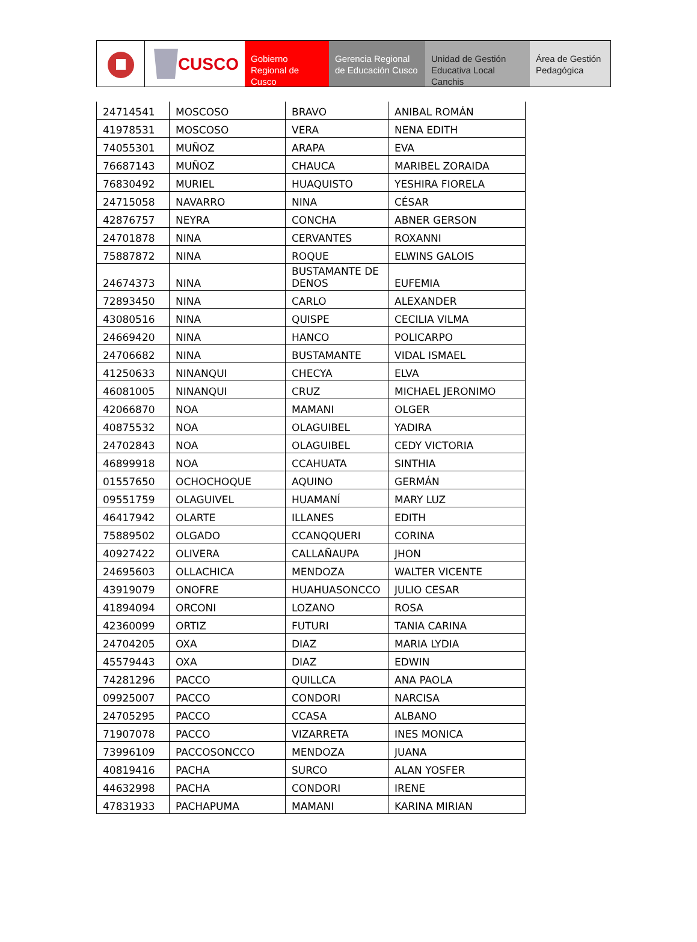CUSCO
Gobierno Regional de Cusco
Gerencia Regional de Educación Cusco
Unidad de Gestión Educativa Local Canchis
Área de Gestión Pedagógica
| 24714541 | MOSCOSO | BRAVO | ANIBAL ROMÁN |
| 41978531 | MOSCOSO | VERA | NENA EDITH |
| 74055301 | MUÑOZ | ARAPA | EVA |
| 76687143 | MUÑOZ | CHAUCA | MARIBEL ZORAIDA |
| 76830492 | MURIEL | HUAQUISTO | YESHIRA FIORELA |
| 24715058 | NAVARRO | NINA | CÉSAR |
| 42876757 | NEYRA | CONCHA | ABNER GERSON |
| 24701878 | NINA | CERVANTES | ROXANNI |
| 75887872 | NINA | ROQUE | ELWINS GALOIS |
| 24674373 | NINA | BUSTAMANTE DE DENOS | EUFEMIA |
| 72893450 | NINA | CARLO | ALEXANDER |
| 43080516 | NINA | QUISPE | CECILIA VILMA |
| 24669420 | NINA | HANCO | POLICARPO |
| 24706682 | NINA | BUSTAMANTE | VIDAL ISMAEL |
| 41250633 | NINANQUI | CHECYA | ELVA |
| 46081005 | NINANQUI | CRUZ | MICHAEL JERONIMO |
| 42066870 | NOA | MAMANI | OLGER |
| 40875532 | NOA | OLAGUIBEL | YADIRA |
| 24702843 | NOA | OLAGUIBEL | CEDY VICTORIA |
| 46899918 | NOA | CCAHUATA | SINTHIA |
| 01557650 | OCHOCHOQUE | AQUINO | GERMÁN |
| 09551759 | OLAGUIVEL | HUAMANÍ | MARY LUZ |
| 46417942 | OLARTE | ILLANES | EDITH |
| 75889502 | OLGADO | CCANQQUERI | CORINA |
| 40927422 | OLIVERA | CALLAÑAUPA | JHON |
| 24695603 | OLLACHICA | MENDOZA | WALTER VICENTE |
| 43919079 | ONOFRE | HUAHUASONCCO | JULIO CESAR |
| 41894094 | ORCONI | LOZANO | ROSA |
| 42360099 | ORTIZ | FUTURI | TANIA CARINA |
| 24704205 | OXA | DIAZ | MARIA LYDIA |
| 45579443 | OXA | DIAZ | EDWIN |
| 74281296 | PACCO | QUILLCA | ANA PAOLA |
| 09925007 | PACCO | CONDORI | NARCISA |
| 24705295 | PACCO | CCASA | ALBANO |
| 71907078 | PACCO | VIZARRETA | INES MONICA |
| 73996109 | PACCOSONCCO | MENDOZA | JUANA |
| 40819416 | PACHA | SURCO | ALAN YOSFER |
| 44632998 | PACHA | CONDORI | IRENE |
| 47831933 | PACHAPUMA | MAMANI | KARINA MIRIAN |